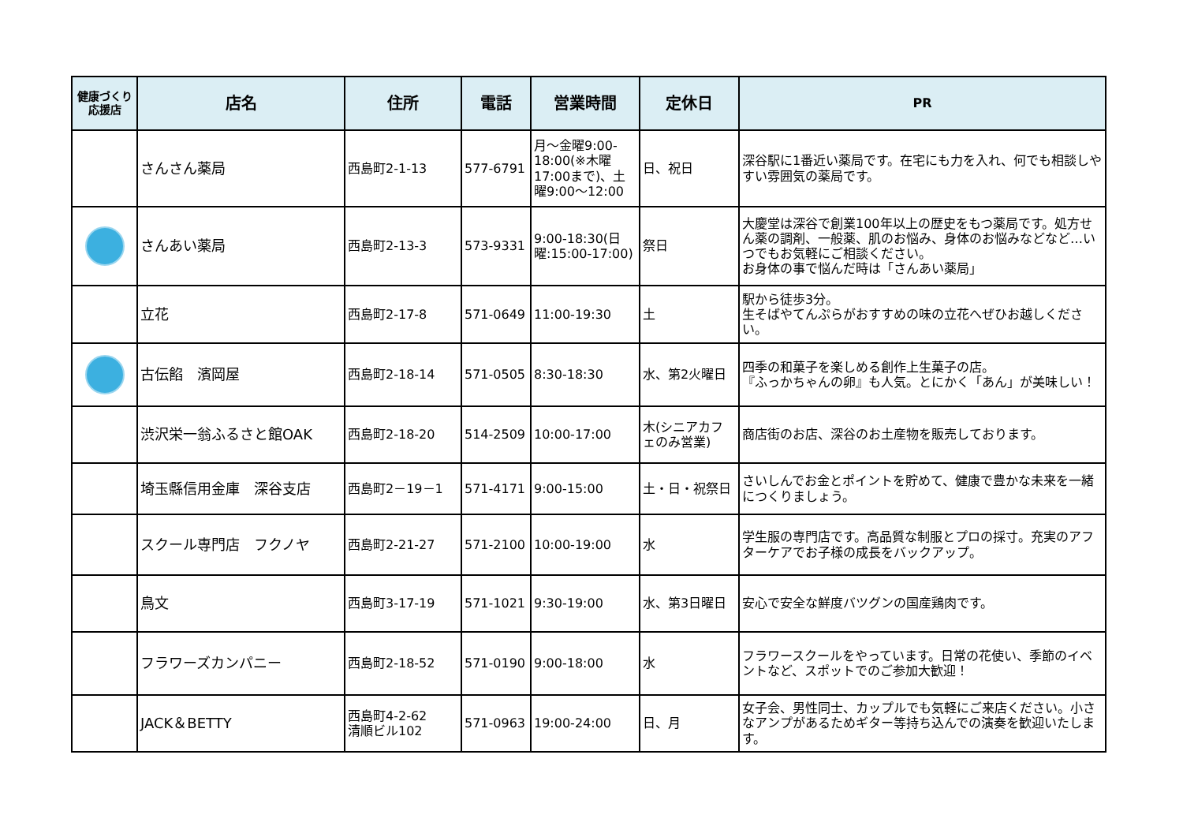| 健康づくり応援店 | 店名 | 住所 | 電話 | 営業時間 | 定休日 | PR |
| --- | --- | --- | --- | --- | --- | --- |
| | さんさん薬局 | 西島町2-1-13 | 577-6791 | 月～金曜9:00-18:00(※木曜17:00まで)、土曜9:00～12:00 | 日、祝日 | 深谷駅に1番近い薬局です。在宅にも力を入れ、何でも相談しやすい雰囲気の薬局です。 |
| | さんあい薬局 | 西島町2-13-3 | 573-9331 | 9:00-18:30(日曜:15:00-17:00) | 祭日 | 大慶堂は深谷で創業100年以上の歴史をもつ薬局です。処方せん薬の調剤、一般薬、肌のお悩み、身体のお悩みなどなど…いつでもお気軽にご相談ください。 お身体の事で悩んだ時は「さんあい薬局」 |
| | 立花 | 西島町2-17-8 | 571-0649 | 11:00-19:30 | 土 | 駅から徒歩3分。 生そばやてんぷらがおすすめの味の立花へぜひお越しください。 |
| | 古伝餡 濱岡屋 | 西島町2-18-14 | 571-0505 | 8:30-18:30 | 水、第2火曜日 | 四季の和菓子を楽しめる創作上生菓子の店。 『ふっかちゃんの卵』も人気。とにかく「あん」が美味しい！ |
| | 渋沢栄一翁ふるさと館OAK | 西島町2-18-20 | 514-2509 | 10:00-17:00 | 木(シニアカフェのみ営業) | 商店街のお店、深谷のお土産物を販売しております。 |
| | 埼玉縣信用金庫 深谷支店 | 西島町2－19－1 | 571-4171 | 9:00-15:00 | 土・日・祝祭日 | さいしんでお金とポイントを貯めて、健康で豊かな未来を一緒につくりましょう。 |
| | スクール専門店 フクノヤ | 西島町2-21-27 | 571-2100 | 10:00-19:00 | 水 | 学生服の専門店です。高品質な制服とプロの採寸。充実のアフターケアでお子様の成長をバックアップ。 |
| | 鳥文 | 西島町3-17-19 | 571-1021 | 9:30-19:00 | 水、第3日曜日 | 安心で安全な鮮度バツグンの国産鶏肉です。 |
| | フラワーズカンパニー | 西島町2-18-52 | 571-0190 | 9:00-18:00 | 水 | フラワースクールをやっています。日常の花使い、季節のイベントなど、スポットでのご参加大歓迎！ |
| | JACK＆BETTY | 西島町4-2-62 清順ビル102 | 571-0963 | 19:00-24:00 | 日、月 | 女子会、男性同士、カップルでも気軽にご来店ください。小さなアンプがあるためギター等持ち込んでの演奏を歓迎いたします。 |